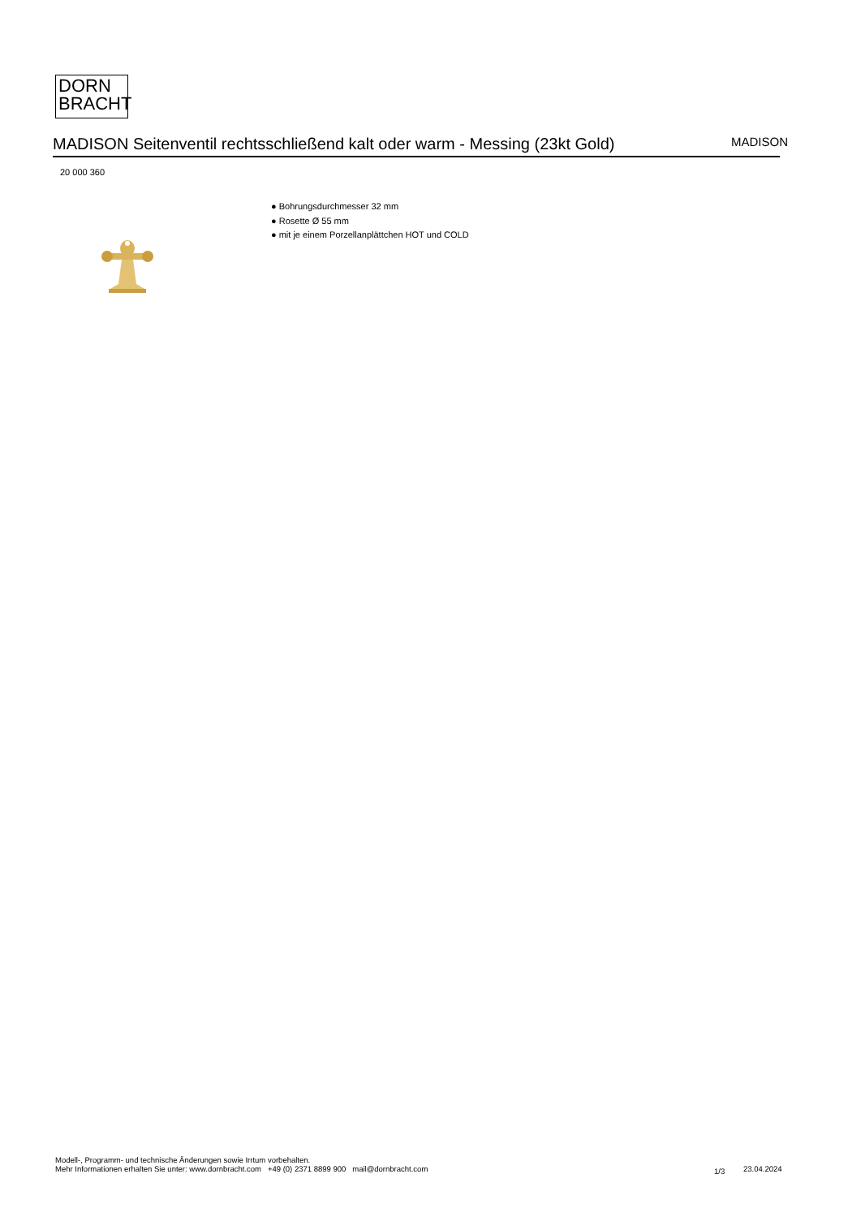DORN
BRACHT
MADISON Seitenventil rechtsschließend kalt oder warm - Messing (23kt Gold)
MADISON
20 000 360
● Bohrungsdurchmesser 32 mm
● Rosette Ø 55 mm
● mit je einem Porzellanplättchen HOT und COLD
Modell-, Programm- und technische Änderungen sowie Irrtum vorbehalten.
Mehr Informationen erhalten Sie unter: www.dornbracht.com +49 (0) 2371 8899 900 mail@dornbracht.com
1/3 23.04.2024